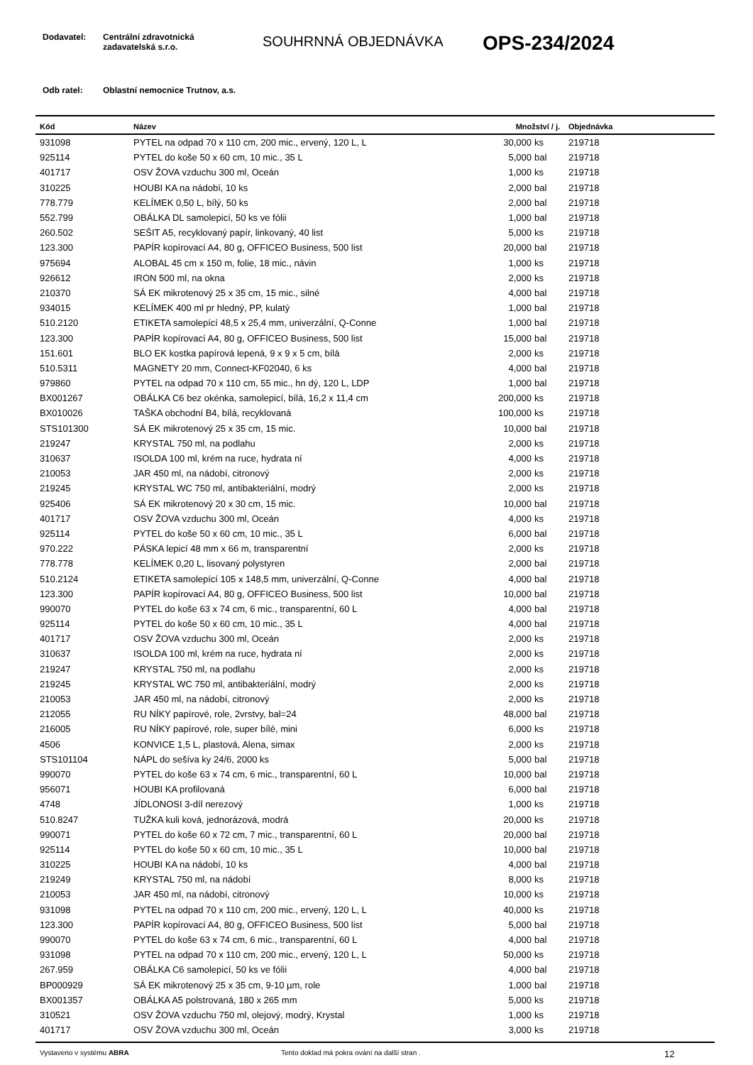Dodavatel: Centrální zdravotnická
zadavatelská s.r.o.
SOUHRNNÁ OBJEDNÁVKA
OPS-234/2024
Odb ratel: Oblastní nemocnice Trutnov, a.s.
| Kód | Název | Množství / j. | | Objednávka |
| --- | --- | --- | --- | --- |
| 931098 | PYTEL na odpad 70 x 110 cm, 200 mic., ervený, 120 L, L | 30,000 | ks | 219718 |
| 925114 | PYTEL do koše 50 x 60 cm, 10 mic., 35 L | 5,000 | bal | 219718 |
| 401717 | OSV ŽOVA vzduchu 300 ml, Oceán | 1,000 | ks | 219718 |
| 310225 | HOUBI KA na nádobí, 10 ks | 2,000 | bal | 219718 |
| 778.779 | KELÍMEK 0,50 L, bílý, 50 ks | 2,000 | bal | 219718 |
| 552.799 | OBÁLKA DL samolepicí, 50 ks ve fólii | 1,000 | bal | 219718 |
| 260.502 | SEŠIT A5, recyklovaný papír, linkovaný, 40 list | 5,000 | ks | 219718 |
| 123.300 | PAPÍR kopírovací A4, 80 g, OFFICEO Business, 500 list | 20,000 | bal | 219718 |
| 975694 | ALOBAL 45 cm x 150 m, folie, 18 mic., návin | 1,000 | ks | 219718 |
| 926612 | IRON 500 ml, na okna | 2,000 | ks | 219718 |
| 210370 | SÁ EK mikrotenový 25 x 35 cm, 15 mic., silné | 4,000 | bal | 219718 |
| 934015 | KELÍMEK 400 ml pr hledný, PP, kulatý | 1,000 | bal | 219718 |
| 510.2120 | ETIKETA samolepící 48,5 x 25,4 mm, univerzální, Q-Conne | 1,000 | bal | 219718 |
| 123.300 | PAPÍR kopírovací A4, 80 g, OFFICEO Business, 500 list | 15,000 | bal | 219718 |
| 151.601 | BLO EK kostka papírová lepená, 9 x 9 x 5 cm, bílá | 2,000 | ks | 219718 |
| 510.5311 | MAGNETY 20 mm, Connect-KF02040, 6 ks | 4,000 | bal | 219718 |
| 979860 | PYTEL na odpad 70 x 110 cm, 55 mic., hn dý, 120 L, LDP | 1,000 | bal | 219718 |
| BX001267 | OBÁLKA C6 bez okénka, samolepicí, bílá, 16,2 x 11,4 cm | 200,000 | ks | 219718 |
| BX010026 | TAŠKA obchodní B4, bílá, recyklovaná | 100,000 | ks | 219718 |
| STS101300 | SÁ EK mikrotenový 25 x 35 cm, 15 mic. | 10,000 | bal | 219718 |
| 219247 | KRYSTAL 750 ml, na podlahu | 2,000 | ks | 219718 |
| 310637 | ISOLDA 100 ml, krém na ruce, hydrata ní | 4,000 | ks | 219718 |
| 210053 | JAR 450 ml, na nádobí, citronový | 2,000 | ks | 219718 |
| 219245 | KRYSTAL WC 750 ml, antibakteriální, modrý | 2,000 | ks | 219718 |
| 925406 | SÁ EK mikrotenový 20 x 30 cm, 15 mic. | 10,000 | bal | 219718 |
| 401717 | OSV ŽOVA vzduchu 300 ml, Oceán | 4,000 | ks | 219718 |
| 925114 | PYTEL do koše 50 x 60 cm, 10 mic., 35 L | 6,000 | bal | 219718 |
| 970.222 | PÁSKA lepicí 48 mm x 66 m, transparentní | 2,000 | ks | 219718 |
| 778.778 | KELÍMEK 0,20 L, lisovaný polystyren | 2,000 | bal | 219718 |
| 510.2124 | ETIKETA samolepící 105 x 148,5 mm, univerzální, Q-Conne | 4,000 | bal | 219718 |
| 123.300 | PAPÍR kopírovací A4, 80 g, OFFICEO Business, 500 list | 10,000 | bal | 219718 |
| 990070 | PYTEL do koše 63 x 74 cm, 6 mic., transparentní, 60 L | 4,000 | bal | 219718 |
| 925114 | PYTEL do koše 50 x 60 cm, 10 mic., 35 L | 4,000 | bal | 219718 |
| 401717 | OSV ŽOVA vzduchu 300 ml, Oceán | 2,000 | ks | 219718 |
| 310637 | ISOLDA 100 ml, krém na ruce, hydrata ní | 2,000 | ks | 219718 |
| 219247 | KRYSTAL 750 ml, na podlahu | 2,000 | ks | 219718 |
| 219245 | KRYSTAL WC 750 ml, antibakteriální, modrý | 2,000 | ks | 219718 |
| 210053 | JAR 450 ml, na nádobí, citronový | 2,000 | ks | 219718 |
| 212055 | RU NÍKY papírové, role, 2vrstvy, bal=24 | 48,000 | bal | 219718 |
| 216005 | RU NÍKY papírové, role, super bílé, mini | 6,000 | ks | 219718 |
| 4506 | KONVICE 1,5 L, plastová, Alena, simax | 2,000 | ks | 219718 |
| STS101104 | NÁPL do sešíva ky 24/6, 2000 ks | 5,000 | bal | 219718 |
| 990070 | PYTEL do koše 63 x 74 cm, 6 mic., transparentní, 60 L | 10,000 | bal | 219718 |
| 956071 | HOUBI KA profilovaná | 6,000 | bal | 219718 |
| 4748 | JÍDLONOSI 3-díl nerezový | 1,000 | ks | 219718 |
| 510.8247 | TUŽKA kuli ková, jednorázová, modrá | 20,000 | ks | 219718 |
| 990071 | PYTEL do koše 60 x 72 cm, 7 mic., transparentní, 60 L | 20,000 | bal | 219718 |
| 925114 | PYTEL do koše 50 x 60 cm, 10 mic., 35 L | 10,000 | bal | 219718 |
| 310225 | HOUBI KA na nádobí, 10 ks | 4,000 | bal | 219718 |
| 219249 | KRYSTAL 750 ml, na nádobí | 8,000 | ks | 219718 |
| 210053 | JAR 450 ml, na nádobí, citronový | 10,000 | ks | 219718 |
| 931098 | PYTEL na odpad 70 x 110 cm, 200 mic., ervený, 120 L, L | 40,000 | ks | 219718 |
| 123.300 | PAPÍR kopírovací A4, 80 g, OFFICEO Business, 500 list | 5,000 | bal | 219718 |
| 990070 | PYTEL do koše 63 x 74 cm, 6 mic., transparentní, 60 L | 4,000 | bal | 219718 |
| 931098 | PYTEL na odpad 70 x 110 cm, 200 mic., ervený, 120 L, L | 50,000 | ks | 219718 |
| 267.959 | OBÁLKA C6 samolepicí, 50 ks ve fólii | 4,000 | bal | 219718 |
| BP000929 | SÁ EK mikrotenový 25 x 35 cm, 9-10 µm, role | 1,000 | bal | 219718 |
| BX001357 | OBÁLKA A5 polstrovaná, 180 x 265 mm | 5,000 | ks | 219718 |
| 310521 | OSV ŽOVA vzduchu 750 ml, olejový, modrý, Krystal | 1,000 | ks | 219718 |
| 401717 | OSV ŽOVA vzduchu 300 ml, Oceán | 3,000 | ks | 219718 |
Vystaveno v systému ABRA Tento doklad má pokra ování na další stran .
12